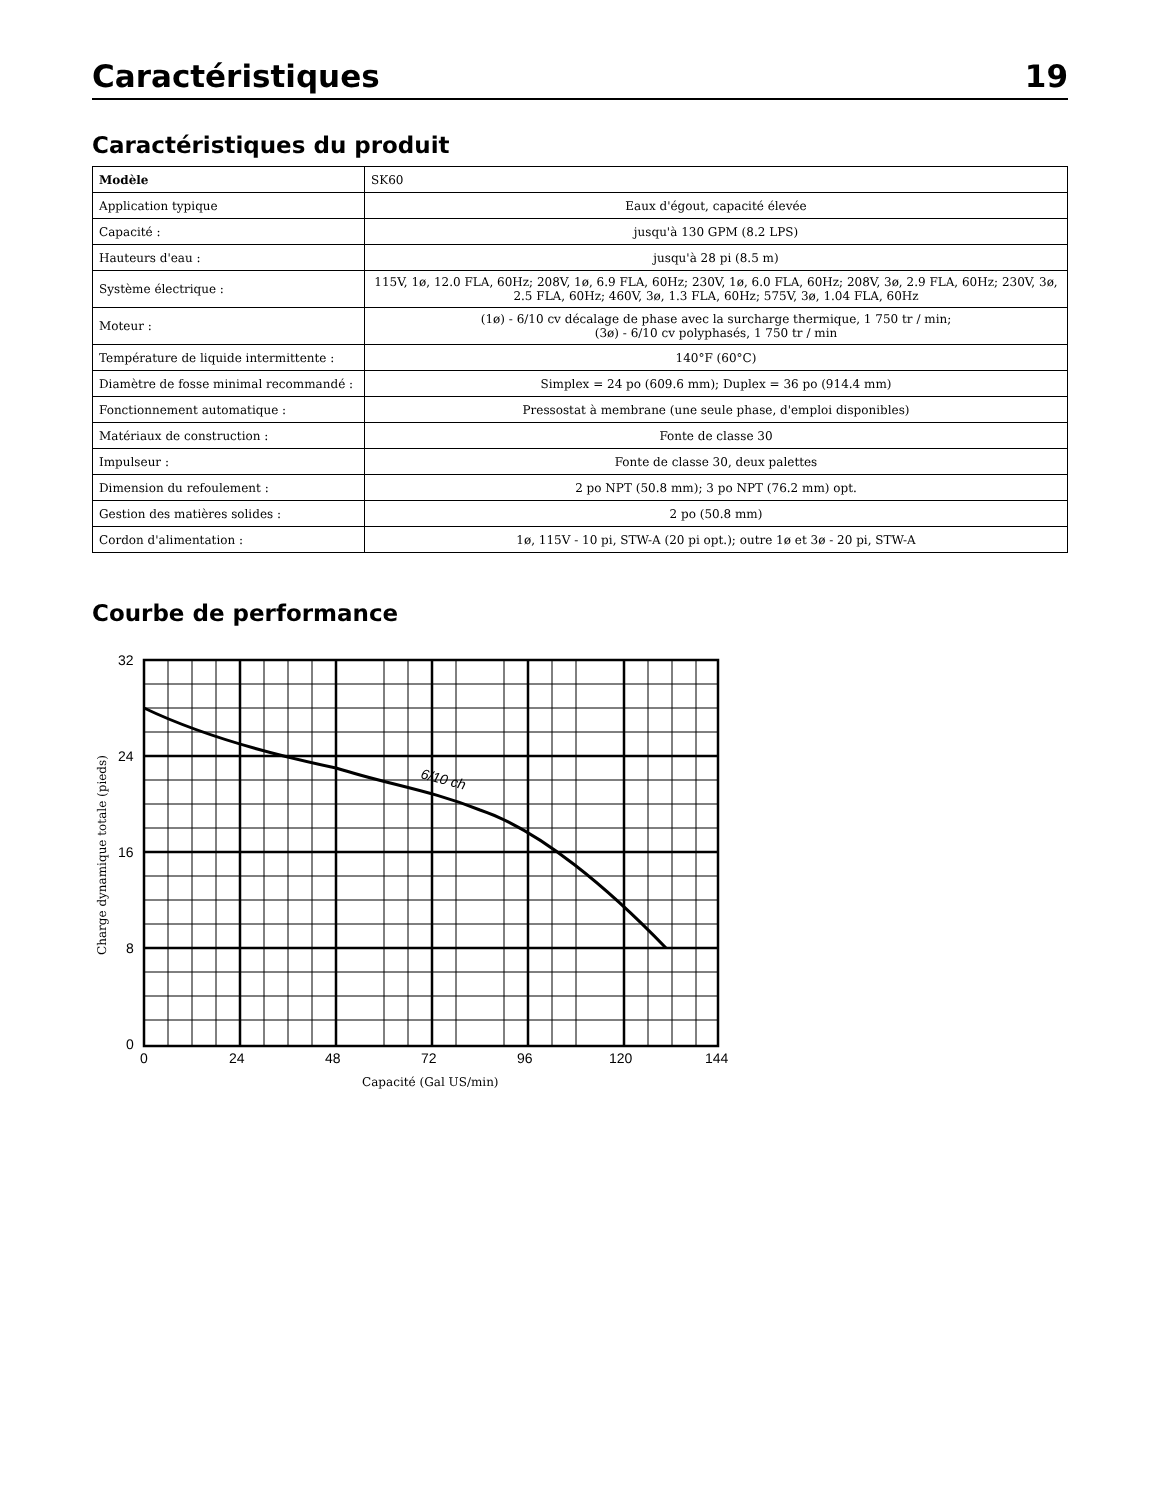Caractéristiques 19
Caractéristiques du produit
| Modèle | SK60 |
| Application typique | Eaux d'égout, capacité élevée |
| Capacité : | jusqu'à 130 GPM (8.2 LPS) |
| Hauteurs d'eau : | jusqu'à 28 pi (8.5 m) |
| Système électrique : | 115V, 1ø, 12.0 FLA, 60Hz; 208V, 1ø, 6.9 FLA, 60Hz; 230V, 1ø, 6.0 FLA, 60Hz; 208V, 3ø, 2.9 FLA, 60Hz; 230V, 3ø, 2.5 FLA, 60Hz; 460V, 3ø, 1.3 FLA, 60Hz; 575V, 3ø, 1.04 FLA, 60Hz |
| Moteur : | (1ø) - 6/10 cv décalage de phase avec la surcharge thermique, 1 750 tr / min; (3ø) - 6/10 cv polyphasés, 1 750 tr / min |
| Température de liquide intermittente : | 140°F (60°C) |
| Diamètre de fosse minimal recommandé : | Simplex = 24 po (609.6 mm); Duplex = 36 po (914.4 mm) |
| Fonctionnement automatique : | Pressostat à membrane (une seule phase, d'emploi disponibles) |
| Matériaux de construction : | Fonte de classe 30 |
| Impulseur : | Fonte de classe 30, deux palettes |
| Dimension du refoulement : | 2 po NPT (50.8 mm); 3 po NPT (76.2 mm) opt. |
| Gestion des matières solides : | 2 po (50.8 mm) |
| Cordon d'alimentation : | 1ø, 115V - 10 pi, STW-A (20 pi opt.); outre 1ø et 3ø - 20 pi, STW-A |
Courbe de performance
32
24
16
8
0
0
24
48
72
96
120
144
6/10 ch
Capacité (Gal US/min)
Charge dynamique totale (pieds)